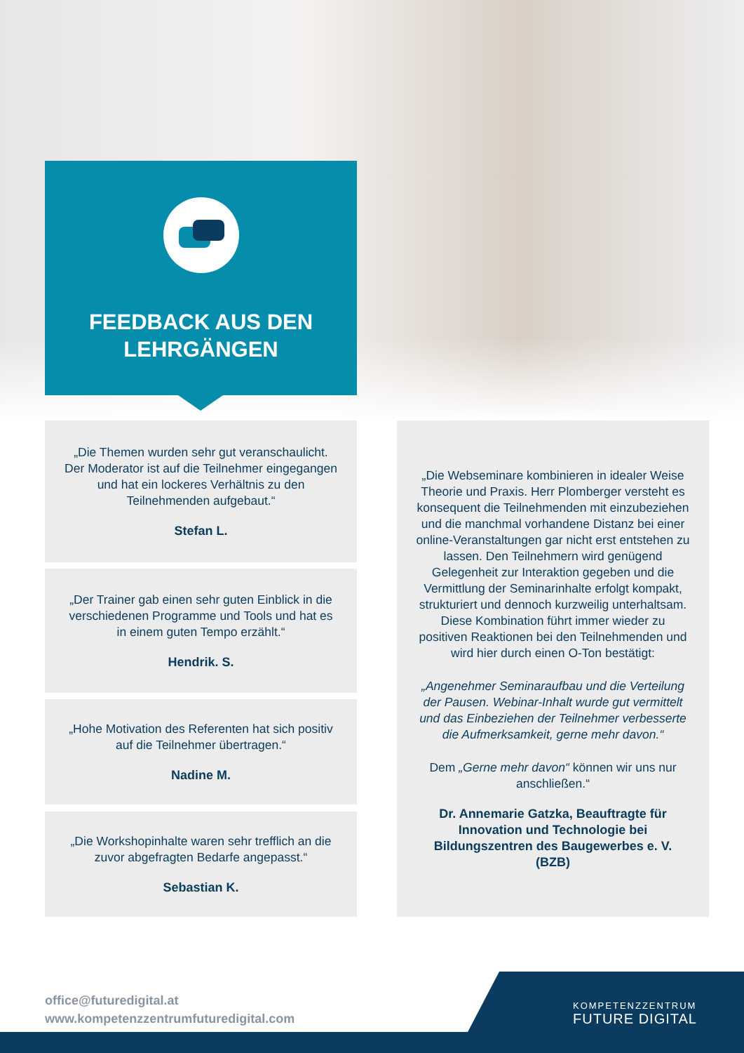FEEDBACK AUS DEN
LEHRGÄNGEN
„Die Themen wurden sehr gut veranschaulicht. Der Moderator ist auf die Teilnehmer eingegangen und hat ein lockeres Verhältnis zu den Teilnehmenden aufgebaut.“Stefan L.
„Der Trainer gab einen sehr guten Einblick in die verschiedenen Programme und Tools und hat es in einem guten Tempo erzählt.“Hendrik. S.
„Hohe Motivation des Referenten hat sich positiv auf die Teilnehmer übertragen.“Nadine M.
„Die Workshopinhalte waren sehr trefflich an die zuvor abgefragten Bedarfe angepasst.“Sebastian K.
„Die Webseminare kombinieren in idealer Weise Theorie und Praxis. Herr Plomberger versteht es konsequent die Teilnehmenden mit einzubeziehen und die manchmal vorhandene Distanz bei einer online-Veranstaltungen gar nicht erst entstehen zu lassen. Den Teilnehmern wird genügend Gelegenheit zur Interaktion gegeben und die Vermittlung der Seminarinhalte erfolgt kompakt, strukturiert und dennoch kurzweilig unterhaltsam. Diese Kombination führt immer wieder zu positiven Reaktionen bei den Teilnehmenden und wird hier durch einen O-Ton bestätigt:
„Angenehmer Seminaraufbau und die Verteilung der Pausen. Webinar-Inhalt wurde gut vermittelt und das Einbeziehen der Teilnehmer verbesserte die Aufmerksamkeit, gerne mehr davon.“
Dem „Gerne mehr davon“ können wir uns nur anschließen.“
Dr. Annemarie Gatzka, Beauftragte für Innovation und Technologie bei Bildungszentren des Baugewerbes e. V. (BZB)
office@futuredigital.at
www.kompetenzzentrumfuturedigital.com
KOMPETENZZENTRUM
FUTURE DIGITAL